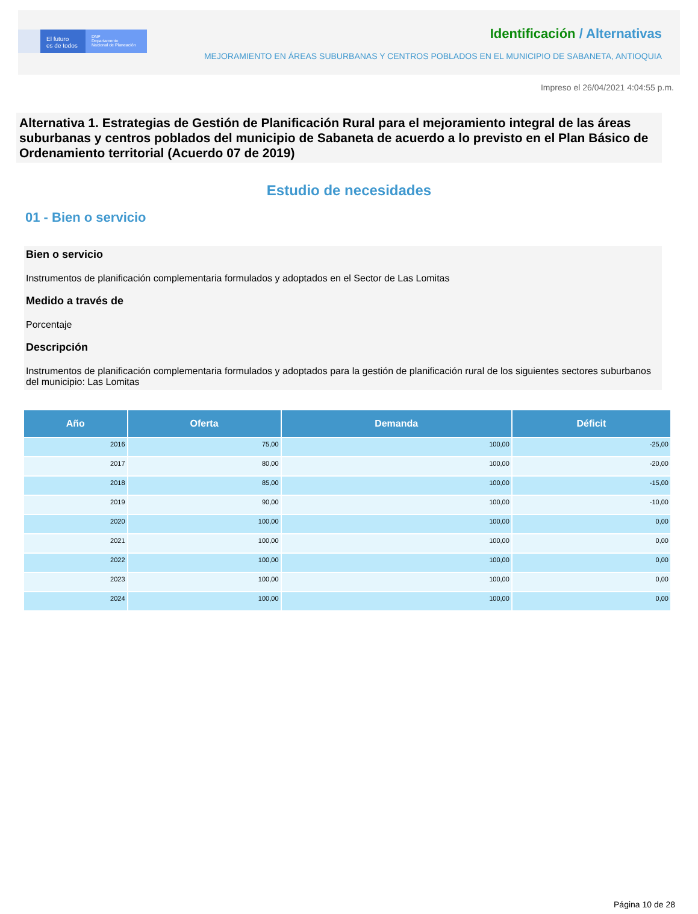El futuro
es de todos
DNP
Departamento
Nacional de Planeación
Identificación / Alternativas
MEJORAMIENTO EN ÁREAS SUBURBANAS Y CENTROS POBLADOS EN EL MUNICIPIO DE SABANETA, ANTIOQUIA
Impreso el 26/04/2021 4:04:55 p.m.
Alternativa 1. Estrategias de Gestión de Planificación Rural para el mejoramiento integral de las áreas suburbanas y centros poblados del municipio de Sabaneta de acuerdo a lo previsto en el Plan Básico de Ordenamiento territorial (Acuerdo 07 de 2019)
Estudio de necesidades
01 - Bien o servicio
Bien o servicio
Instrumentos de planificación complementaria formulados y adoptados en el Sector de Las Lomitas
Medido a través de
Porcentaje
Descripción
Instrumentos de planificación complementaria formulados y adoptados para la gestión de planificación rural de los siguientes sectores suburbanos del municipio: Las Lomitas
| Año | Oferta | Demanda | Déficit |
| --- | --- | --- | --- |
| 2016 | 75,00 | 100,00 | -25,00 |
| 2017 | 80,00 | 100,00 | -20,00 |
| 2018 | 85,00 | 100,00 | -15,00 |
| 2019 | 90,00 | 100,00 | -10,00 |
| 2020 | 100,00 | 100,00 | 0,00 |
| 2021 | 100,00 | 100,00 | 0,00 |
| 2022 | 100,00 | 100,00 | 0,00 |
| 2023 | 100,00 | 100,00 | 0,00 |
| 2024 | 100,00 | 100,00 | 0,00 |
Página 10 de 28